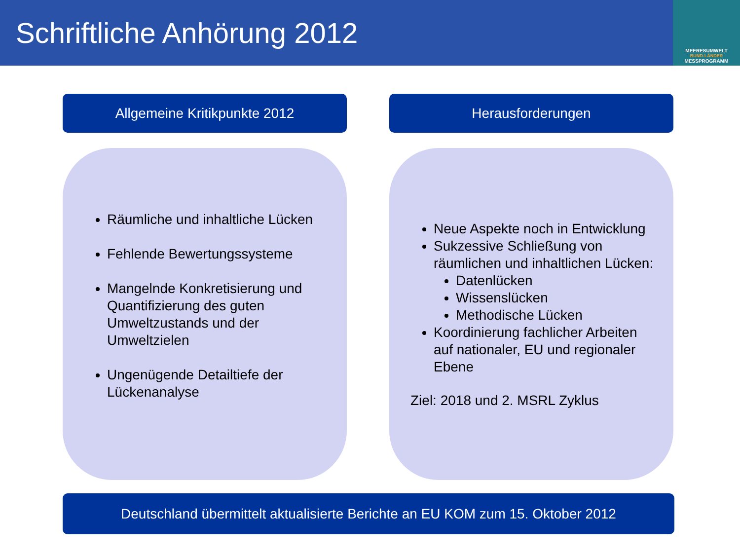Schriftliche Anhörung 2012
MEERESUMWELT
BUND-LÄNDER
MESSPROGRAMM
Allgemeine Kritikpunkte 2012
Räumliche und inhaltliche Lücken
Fehlende Bewertungssysteme
Mangelnde Konkretisierung und Quantifizierung des guten Umweltzustands und der Umweltzielen
Ungenügende Detailtiefe der Lückenanalyse
Herausforderungen
Neue Aspekte noch in Entwicklung
Sukzessive Schließung von räumlichen und inhaltlichen Lücken:
Datenlücken
Wissenslücken
Methodische Lücken
Koordinierung fachlicher Arbeiten auf nationaler, EU und regionaler Ebene
Ziel: 2018 und 2. MSRL Zyklus
Deutschland übermittelt aktualisierte Berichte an EU KOM zum 15. Oktober 2012